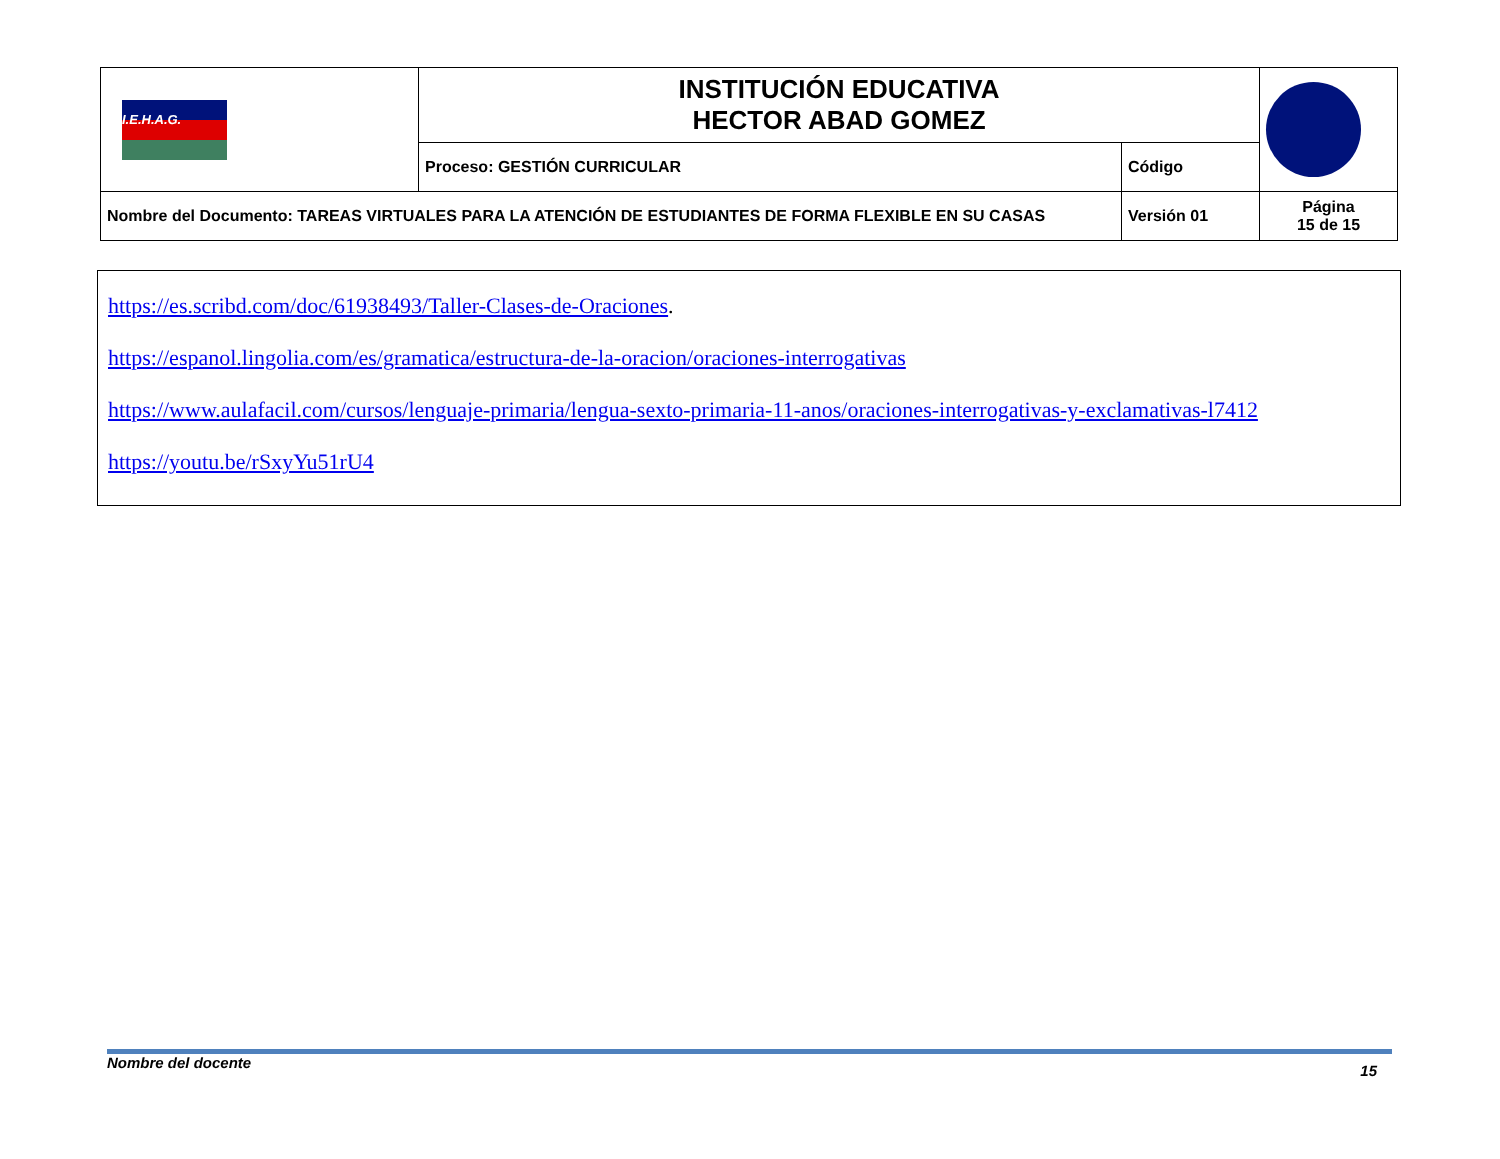| I.E.H.A.G. | INSTITUCIÓN EDUCATIVA HECTOR ABAD GOMEZ | | |
| | Proceso: GESTIÓN CURRICULAR | Código | |
| Nombre del Documento: TAREAS VIRTUALES PARA LA ATENCIÓN DE ESTUDIANTES DE FORMA FLEXIBLE EN SU CASAS | | Versión 01 | Página 15 de 15 |
https://es.scribd.com/doc/61938493/Taller-Clases-de-Oraciones.
https://espanol.lingolia.com/es/gramatica/estructura-de-la-oracion/oraciones-interrogativas
https://www.aulafacil.com/cursos/lenguaje-primaria/lengua-sexto-primaria-11-anos/oraciones-interrogativas-y-exclamativas-l7412
https://youtu.be/rSxyYu51rU4
Nombre del docente 15